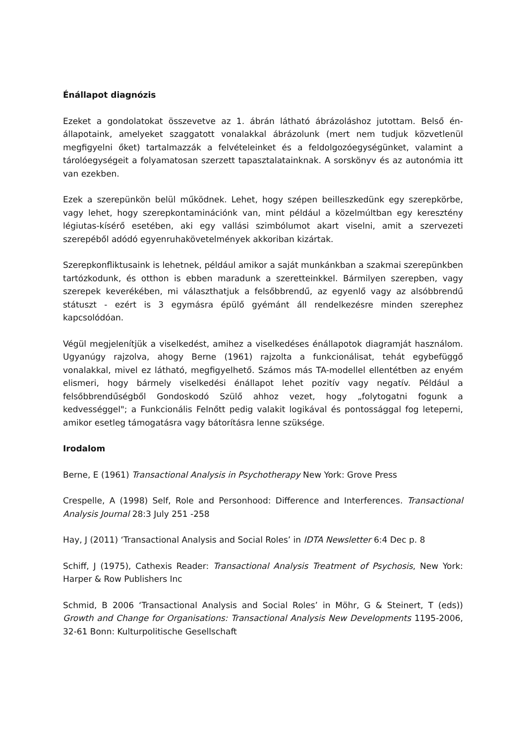Énállapot diagnózis
Ezeket a gondolatokat összevetve az 1. ábrán látható ábrázoláshoz jutottam. Belső én-állapotaink, amelyeket szaggatott vonalakkal ábrázolunk (mert nem tudjuk közvetlenül megfigyelni őket) tartalmazzák a felvételeinket és a feldolgozóegységünket, valamint a tárolóegységeit a folyamatosan szerzett tapasztalatainknak. A sorskönyv és az autonómia itt van ezekben.
Ezek a szerepünkön belül működnek. Lehet, hogy szépen beilleszkedünk egy szerepkörbe, vagy lehet, hogy szerepkontaminációnk van, mint például a közelmúltban egy keresztény légiutas-kísérő esetében, aki egy vallási szimbólumot akart viselni, amit a szervezeti szerepéből adódó egyenruhakövetelmények akkoriban kizártak.
Szerepkonfliktusaink is lehetnek, például amikor a saját munkánkban a szakmai szerepünkben tartózkodunk, és otthon is ebben maradunk a szeretteinkkel. Bármilyen szerepben, vagy szerepek keverékében, mi választhatjuk a felsőbbrendű, az egyenlő vagy az alsóbbrendű státuszt - ezért is 3 egymásra épülő gyémánt áll rendelkezésre minden szerephez kapcsolódóan.
Végül megjelenítjük a viselkedést, amihez a viselkedéses énállapotok diagramját használom. Ugyanúgy rajzolva, ahogy Berne (1961) rajzolta a funkcionálisat, tehát egybefüggő vonalakkal, mivel ez látható, megfigyelhető. Számos más TA-modellel ellentétben az enyém elismeri, hogy bármely viselkedési énállapot lehet pozitív vagy negatív. Például a felsőbbrendűségből Gondoskodó Szülő ahhoz vezet, hogy „folytogatni fogunk a kedvességgel"; a Funkcionális Felnőtt pedig valakit logikával és pontossággal fog leteperni, amikor esetleg támogatásra vagy bátorításra lenne szüksége.
Irodalom
Berne, E (1961) Transactional Analysis in Psychotherapy New York: Grove Press
Crespelle, A (1998) Self, Role and Personhood: Difference and Interferences. Transactional Analysis Journal 28:3 July 251 -258
Hay, J (2011) ‘Transactional Analysis and Social Roles’ in IDTA Newsletter 6:4 Dec p. 8
Schiff, J (1975), Cathexis Reader: Transactional Analysis Treatment of Psychosis, New York: Harper & Row Publishers Inc
Schmid, B 2006 ‘Transactional Analysis and Social Roles’ in Möhr, G & Steinert, T (eds)) Growth and Change for Organisations: Transactional Analysis New Developments 1195-2006, 32-61 Bonn: Kulturpolitische Gesellschaft